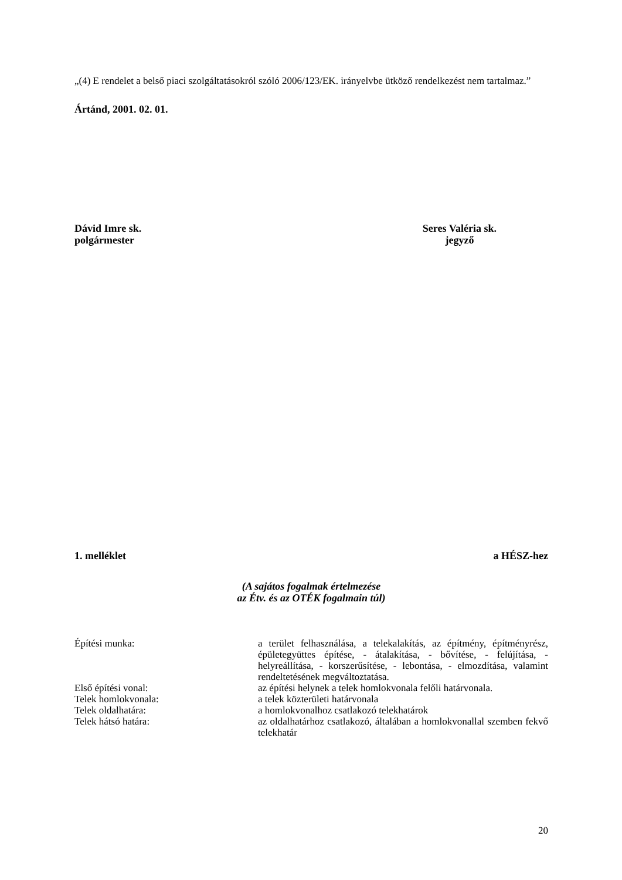„(4) E rendelet a belső piaci szolgáltatásokról szóló 2006/123/EK. irányelvbe ütköző rendelkezést nem tartalmaz.”
Ártánd, 2001. 02. 01.
Dávid Imre sk.
polgármester
Seres Valéria sk.
jegyző
1. melléklet a HÉSZ-hez
(A sajátos fogalmak értelmezése
az Étv. és az OTÉK fogalmain túl)
| Építési munka: | a terület felhasználása, a telekalakítás, az építmény, építményrész, épületegyüttes építése, - átalakítása, - bővítése, - felújítása, - helyreállítása, - korszerűsítése, - lebontása, - elmozdítása, valamint rendeltetésének megváltoztatása. |
| Első építési vonal: | az építési helynek a telek homlokvonala felőli határvonala. |
| Telek homlokvonala: | a telek közterületi határvonala |
| Telek oldalhatára: | a homlokvonalhoz csatlakozó telekhatárok |
| Telek hátsó határa: | az oldalhatárhoz csatlakozó, általában a homlokvonallal szemben fekvő telekhatár |
20